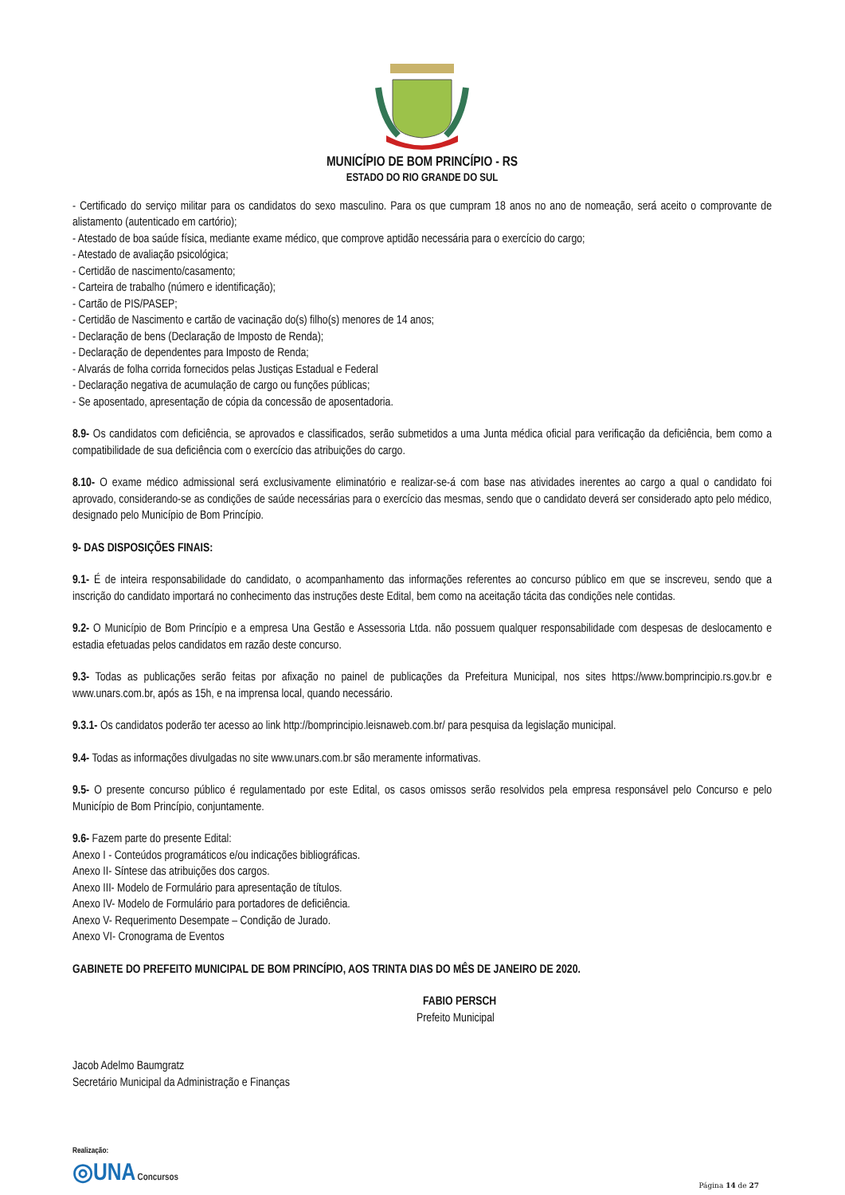MUNICÍPIO DE BOM PRINCÍPIO - RS
ESTADO DO RIO GRANDE DO SUL
- Certificado do serviço militar para os candidatos do sexo masculino. Para os que cumpram 18 anos no ano de nomeação, será aceito o comprovante de alistamento (autenticado em cartório);
- Atestado de boa saúde física, mediante exame médico, que comprove aptidão necessária para o exercício do cargo;
- Atestado de avaliação psicológica;
- Certidão de nascimento/casamento;
- Carteira de trabalho (número e identificação);
- Cartão de PIS/PASEP;
- Certidão de Nascimento e cartão de vacinação do(s) filho(s) menores de 14 anos;
- Declaração de bens (Declaração de Imposto de Renda);
- Declaração de dependentes para Imposto de Renda;
- Alvarás de folha corrida fornecidos pelas Justiças Estadual e Federal
- Declaração negativa de acumulação de cargo ou funções públicas;
- Se aposentado, apresentação de cópia da concessão de aposentadoria.
8.9- Os candidatos com deficiência, se aprovados e classificados, serão submetidos a uma Junta médica oficial para verificação da deficiência, bem como a compatibilidade de sua deficiência com o exercício das atribuições do cargo.
8.10- O exame médico admissional será exclusivamente eliminatório e realizar-se-á com base nas atividades inerentes ao cargo a qual o candidato foi aprovado, considerando-se as condições de saúde necessárias para o exercício das mesmas, sendo que o candidato deverá ser considerado apto pelo médico, designado pelo Município de Bom Princípio.
9- DAS DISPOSIÇÕES FINAIS:
9.1- É de inteira responsabilidade do candidato, o acompanhamento das informações referentes ao concurso público em que se inscreveu, sendo que a inscrição do candidato importará no conhecimento das instruções deste Edital, bem como na aceitação tácita das condições nele contidas.
9.2- O Município de Bom Princípio e a empresa Una Gestão e Assessoria Ltda. não possuem qualquer responsabilidade com despesas de deslocamento e estadia efetuadas pelos candidatos em razão deste concurso.
9.3- Todas as publicações serão feitas por afixação no painel de publicações da Prefeitura Municipal, nos sites https://www.bomprincipio.rs.gov.br e www.unars.com.br, após as 15h, e na imprensa local, quando necessário.
9.3.1- Os candidatos poderão ter acesso ao link http://bomprincipio.leisnaweb.com.br/ para pesquisa da legislação municipal.
9.4- Todas as informações divulgadas no site www.unars.com.br são meramente informativas.
9.5- O presente concurso público é regulamentado por este Edital, os casos omissos serão resolvidos pela empresa responsável pelo Concurso e pelo Município de Bom Princípio, conjuntamente.
9.6- Fazem parte do presente Edital:
Anexo I - Conteúdos programáticos e/ou indicações bibliográficas.
Anexo II- Síntese das atribuições dos cargos.
Anexo III- Modelo de Formulário para apresentação de títulos.
Anexo IV- Modelo de Formulário para portadores de deficiência.
Anexo V- Requerimento Desempate – Condição de Jurado.
Anexo VI- Cronograma de Eventos
GABINETE DO PREFEITO MUNICIPAL DE BOM PRINCÍPIO, AOS TRINTA DIAS DO MÊS DE JANEIRO DE 2020.
FABIO PERSCH
Prefeito Municipal
Jacob Adelmo Baumgratz
Secretário Municipal da Administração e Finanças
Realização:
◎UNA Concursos
Página 14 de 27